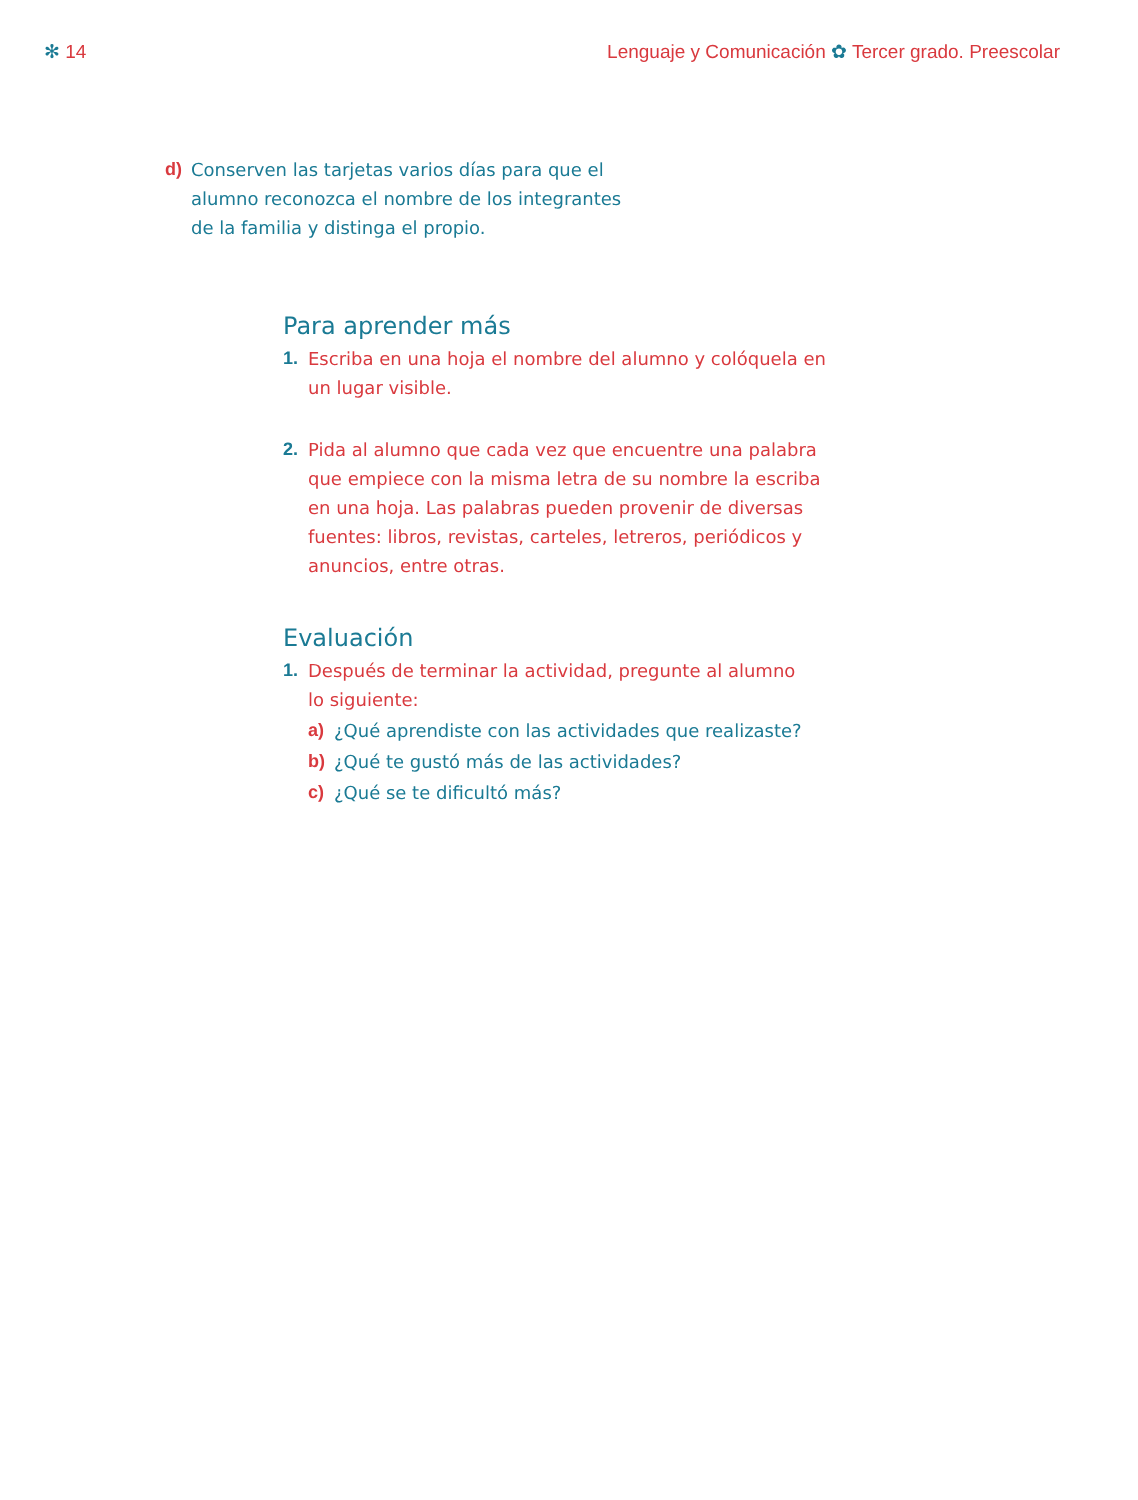✻ 14 Lenguaje y Comunicación ✿ Tercer grado. Preescolar
d) Conserven las tarjetas varios días para que el alumno reconozca el nombre de los integrantes de la familia y distinga el propio.
Para aprender más
1. Escriba en una hoja el nombre del alumno y colóquela en un lugar visible.
2. Pida al alumno que cada vez que encuentre una palabra que empiece con la misma letra de su nombre la escriba en una hoja. Las palabras pueden provenir de diversas fuentes: libros, revistas, carteles, letreros, periódicos y anuncios, entre otras.
Evaluación
1. Después de terminar la actividad, pregunte al alumno
lo siguiente:
a) ¿Qué aprendiste con las actividades que realizaste?
b) ¿Qué te gustó más de las actividades?
c) ¿Qué se te dificultó más?